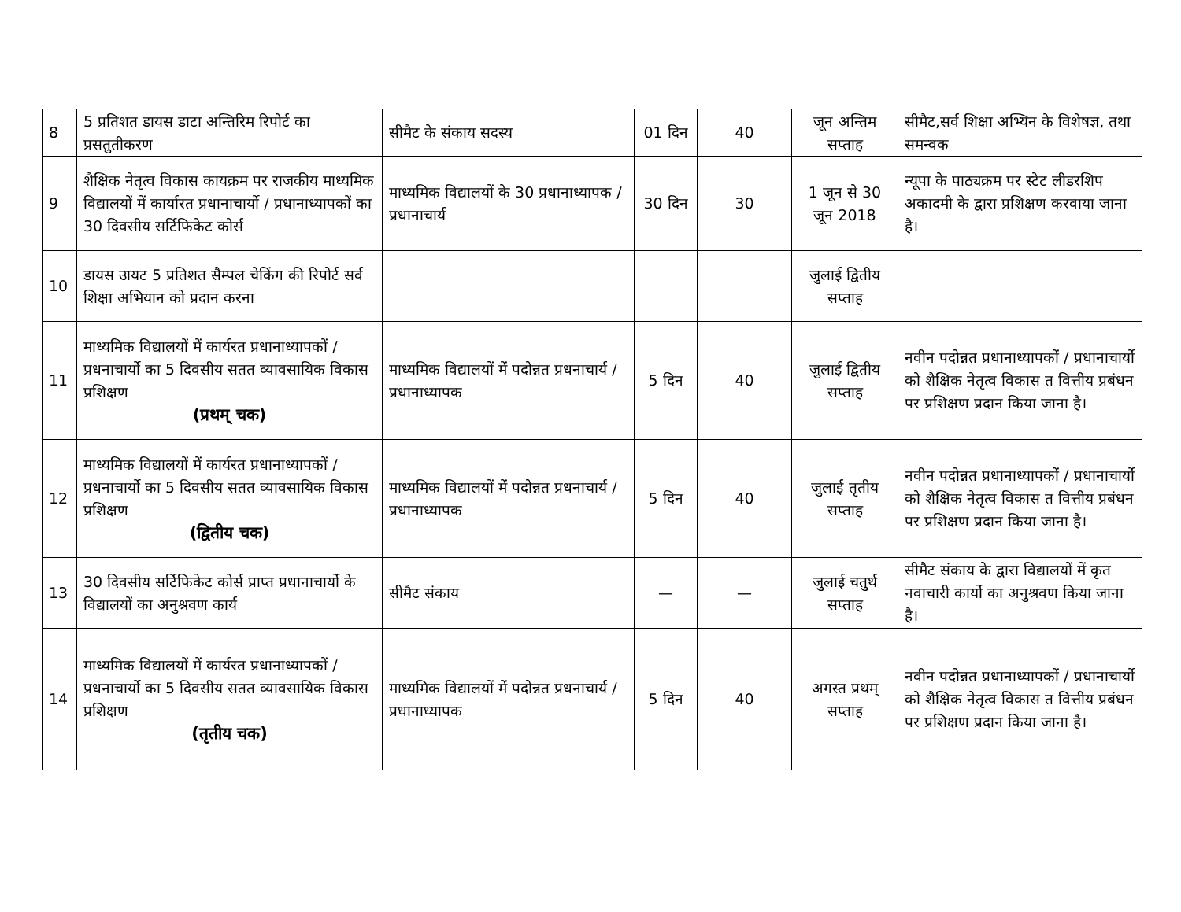| 8 | 5 प्रतिशत डायस डाटा अन्तिरिम रिपोर्ट का प्रसतुतीकरण | सीमैट के संकाय सदस्य | 01 दिन | 40 | जून अन्तिम सप्ताह | सीमैट,सर्व शिक्षा अभ्यिन के विशेषज्ञ, तथा समन्वक |
| 9 | शैक्षिक नेतृत्व विकास कायक्रम पर राजकीय माध्यमिक विद्यालयों में कार्यारत प्रधानाचार्यो / प्रधानाध्यापकों का 30 दिवसीय सर्टिफिकेट कोर्स | माध्यमिक विद्यालयों के 30 प्रधानाध्यापक / प्रधानाचार्य | 30 दिन | 30 | 1 जून से 30 जून 2018 | न्यूपा के पाठ्यक्रम पर स्टेट लीडरशिप अकादमी के द्वारा प्रशिक्षण करवाया जाना है। |
| 10 | डायस उायट 5 प्रतिशत सैम्पल चेकिंग की रिपोर्ट सर्व शिक्षा अभियान को प्रदान करना | | | | जुलाई द्वितीय सप्ताह | |
| 11 | माध्यमिक विद्यालयों में कार्यरत प्रधानाध्यापकों / प्रधनाचार्यो का 5 दिवसीय सतत व्यावसायिक विकास प्रशिक्षण (प्रथम् चक) | माध्यमिक विद्यालयों में पदोन्नत प्रधनाचार्य / प्रधानाध्यापक | 5 दिन | 40 | जुलाई द्वितीय सप्ताह | नवीन पदोन्नत प्रधानाध्यापकों / प्रधानाचार्यो को शैक्षिक नेतृत्व विकास त वित्तीय प्रबंधन पर प्रशिक्षण प्रदान किया जाना है। |
| 12 | माध्यमिक विद्यालयों में कार्यरत प्रधानाध्यापकों / प्रधनाचार्यो का 5 दिवसीय सतत व्यावसायिक विकास प्रशिक्षण (द्वितीय चक) | माध्यमिक विद्यालयों में पदोन्नत प्रधनाचार्य / प्रधानाध्यापक | 5 दिन | 40 | जुलाई तृतीय सप्ताह | नवीन पदोन्नत प्रधानाध्यापकों / प्रधानाचार्यो को शैक्षिक नेतृत्व विकास त वित्तीय प्रबंधन पर प्रशिक्षण प्रदान किया जाना है। |
| 13 | 30 दिवसीय सर्टिफिकेट कोर्स प्राप्त प्रधानाचार्यो के विद्यालयों का अनुश्रवण कार्य | सीमैट संकाय | — | — | जुलाई चतुर्थ सप्ताह | सीमैट संकाय के द्वारा विद्यालयों में कृत नवाचारी कार्यो का अनुश्रवण किया जाना है। |
| 14 | माध्यमिक विद्यालयों में कार्यरत प्रधानाध्यापकों / प्रधनाचार्यो का 5 दिवसीय सतत व्यावसायिक विकास प्रशिक्षण (तृतीय चक) | माध्यमिक विद्यालयों में पदोन्नत प्रधनाचार्य / प्रधानाध्यापक | 5 दिन | 40 | अगस्त प्रथम् सप्ताह | नवीन पदोन्नत प्रधानाध्यापकों / प्रधानाचार्यो को शैक्षिक नेतृत्व विकास त वित्तीय प्रबंधन पर प्रशिक्षण प्रदान किया जाना है। |